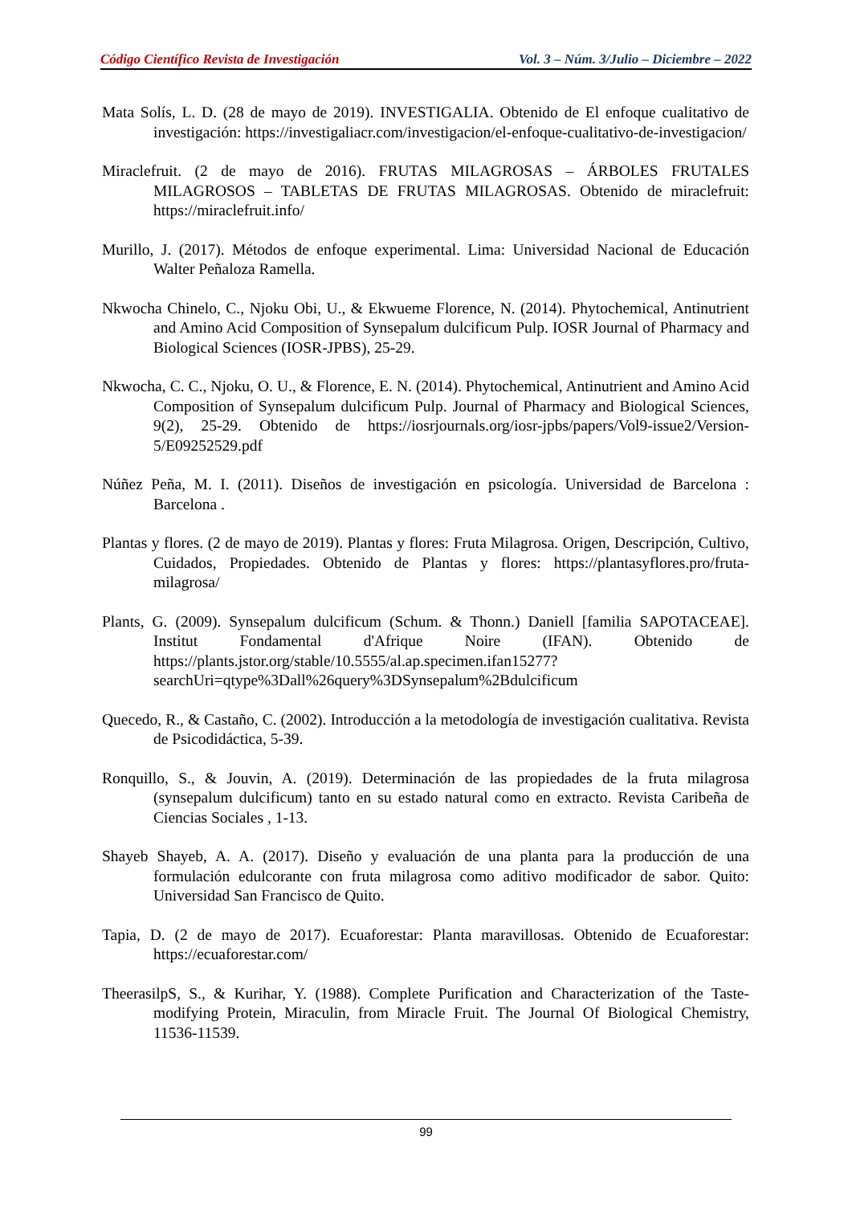Código Científico Revista de Investigación Vol. 3 – Núm. 3/Julio – Diciembre – 2022
Mata Solís, L. D. (28 de mayo de 2019). INVESTIGALIA. Obtenido de El enfoque cualitativo de investigación: https://investigaliacr.com/investigacion/el-enfoque-cualitativo-de-investigacion/
Miraclefruit. (2 de mayo de 2016). FRUTAS MILAGROSAS – ÁRBOLES FRUTALES MILAGROSOS – TABLETAS DE FRUTAS MILAGROSAS. Obtenido de miraclefruit: https://miraclefruit.info/
Murillo, J. (2017). Métodos de enfoque experimental. Lima: Universidad Nacional de Educación Walter Peñaloza Ramella.
Nkwocha Chinelo, C., Njoku Obi, U., & Ekwueme Florence, N. (2014). Phytochemical, Antinutrient and Amino Acid Composition of Synsepalum dulcificum Pulp. IOSR Journal of Pharmacy and Biological Sciences (IOSR-JPBS), 25-29.
Nkwocha, C. C., Njoku, O. U., & Florence, E. N. (2014). Phytochemical, Antinutrient and Amino Acid Composition of Synsepalum dulcificum Pulp. Journal of Pharmacy and Biological Sciences, 9(2), 25-29. Obtenido de https://iosrjournals.org/iosr-jpbs/papers/Vol9-issue2/Version-5/E09252529.pdf
Núñez Peña, M. I. (2011). Diseños de investigación en psicología. Universidad de Barcelona : Barcelona .
Plantas y flores. (2 de mayo de 2019). Plantas y flores: Fruta Milagrosa. Origen, Descripción, Cultivo, Cuidados, Propiedades. Obtenido de Plantas y flores: https://plantasyflores.pro/fruta-milagrosa/
Plants, G. (2009). Synsepalum dulcificum (Schum. & Thonn.) Daniell [familia SAPOTACEAE]. Institut Fondamental d'Afrique Noire (IFAN). Obtenido de https://plants.jstor.org/stable/10.5555/al.ap.specimen.ifan15277?searchUri=qtype%3Dall%26query%3DSynsepalum%2Bdulcificum
Quecedo, R., & Castaño, C. (2002). Introducción a la metodología de investigación cualitativa. Revista de Psicodidáctica, 5-39.
Ronquillo, S., & Jouvin, A. (2019). Determinación de las propiedades de la fruta milagrosa (synsepalum dulcificum) tanto en su estado natural como en extracto. Revista Caribeña de Ciencias Sociales , 1-13.
Shayeb Shayeb, A. A. (2017). Diseño y evaluación de una planta para la producción de una formulación edulcorante con fruta milagrosa como aditivo modificador de sabor. Quito: Universidad San Francisco de Quito.
Tapia, D. (2 de mayo de 2017). Ecuaforestar: Planta maravillosas. Obtenido de Ecuaforestar: https://ecuaforestar.com/
TheerasilpS, S., & Kurihar, Y. (1988). Complete Purification and Characterization of the Taste-modifying Protein, Miraculin, from Miracle Fruit. The Journal Of Biological Chemistry, 11536-11539.
99